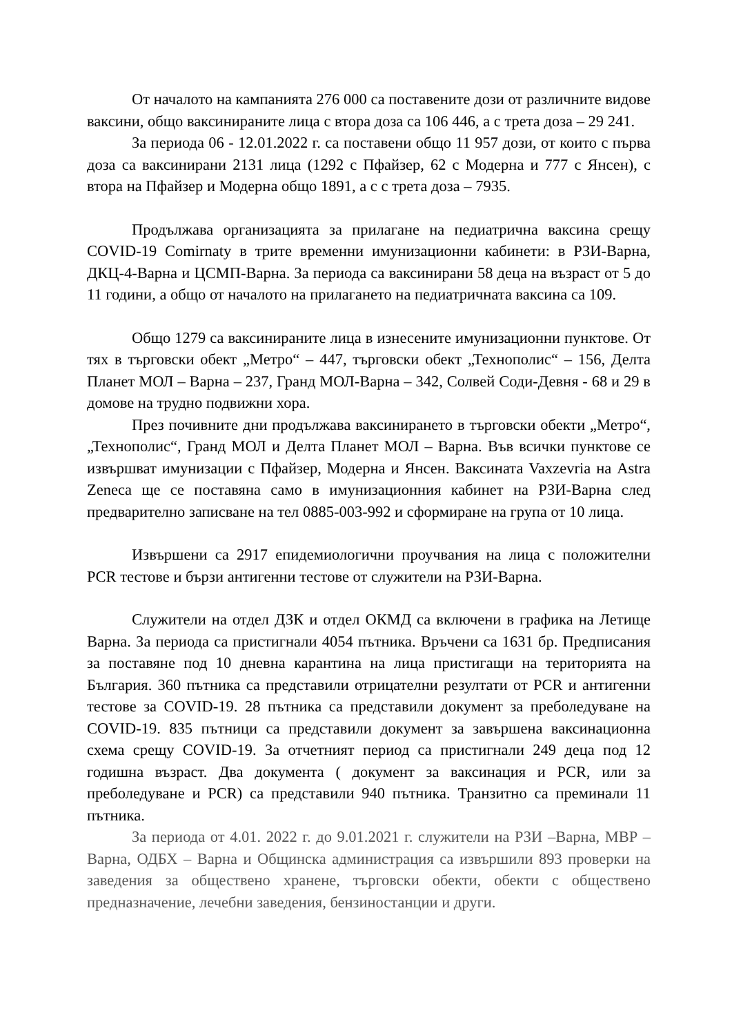От началото на кампанията 276 000 са поставените дози от различните видове ваксини, общо ваксинираните лица с втора доза са 106 446, а с трета доза – 29 241.
За периода 06 - 12.01.2022 г. са поставени общо 11 957 дози, от които с първа доза са ваксинирани 2131 лица (1292 с Пфайзер, 62 с Модерна и 777 с Янсен), с втора на Пфайзер и Модерна общо 1891, а с с трета доза – 7935.
Продължава организацията за прилагане на педиатрична ваксина срещу COVID-19 Comirnaty в трите временни имунизационни кабинети: в РЗИ-Варна, ДКЦ-4-Варна и ЦСМП-Варна. За периода са ваксинирани 58 деца на възраст от 5 до 11 години, а общо от началото на прилагането на педиатричната ваксина са 109.
Общо 1279 са ваксинираните лица в изнесените имунизационни пунктове. От тях в търговски обект „Метро“ – 447, търговски обект „Технополис“ – 156, Делта Планет МОЛ – Варна – 237, Гранд МОЛ-Варна – 342, Солвей Соди-Девня - 68 и 29 в домове на трудно подвижни хора.
През почивните дни продължава ваксинирането в търговски обекти „Метро“, „Технополис“, Гранд МОЛ и Делта Планет МОЛ – Варна. Във всички пунктове се извършват имунизации с Пфайзер, Модерна и Янсен. Ваксината Vaxzevria на Astra Zeneca ще се поставяна само в имунизационния кабинет на РЗИ-Варна след предварително записване на тел 0885-003-992 и сформиране на група от 10 лица.
Извършени са 2917 епидемиологични проучвания на лица с положителни PCR тестове и бързи антигенни тестове от служители на РЗИ-Варна.
Служители на отдел ДЗК и отдел ОКМД са включени в графика на Летище Варна. За периода са пристигнали 4054 пътника. Връчени са 1631 бр. Предписания за поставяне под 10 дневна карантина на лица пристигащи на територията на България. 360 пътника са представили отрицателни резултати от PCR и антигенни тестове за COVID-19. 28 пътника са представили документ за преболедуване на COVID-19. 835 пътници са представили документ за завършена ваксинационна схема срещу COVID-19. За отчетният период са пристигнали 249 деца под 12 годишна възраст. Два документа ( документ за ваксинация и PCR, или за преболедуване и PCR) са представили 940 пътника. Транзитно са преминали 11 пътника.
За периода от 4.01. 2022 г. до 9.01.2021 г. служители на РЗИ –Варна, МВР – Варна, ОДБХ – Варна и Общинска администрация са извършили 893 проверки на заведения за обществено хранене, търговски обекти, обекти с обществено предназначение, лечебни заведения, бензиностанции и други.